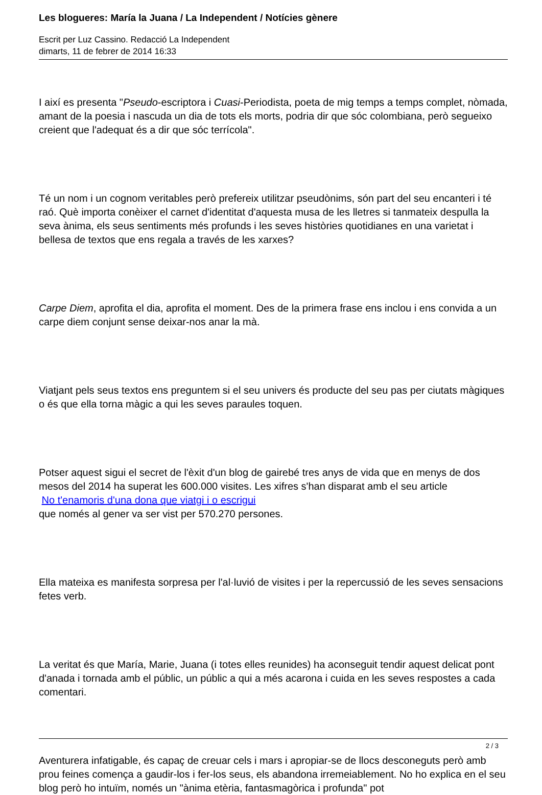Les blogueres: María la Juana / La Independent / Notícies gènere
Escrit per Luz Cassino. Redacció La Independent
dimarts, 11 de febrer de 2014 16:33
I així es presenta "Pseudo-escriptora i Cuasi-Periodista, poeta de mig temps a temps complet, nòmada, amant de la poesia i nascuda un dia de tots els morts, podria dir que sóc colombiana, però segueixo creient que l'adequat és a dir que sóc terrícola".
Té un nom i un cognom veritables però prefereix utilitzar pseudònims, són part del seu encanteri i té raó. Què importa conèixer el carnet d'identitat d'aquesta musa de les lletres si tanmateix despulla la seva ànima, els seus sentiments més profunds i les seves històries quotidianes en una varietat i bellesa de textos que ens regala a través de les xarxes?
Carpe Diem, aprofita el dia, aprofita el moment. Des de la primera frase ens inclou i ens convida a un carpe diem conjunt sense deixar-nos anar la mà.
Viatjant pels seus textos ens preguntem si el seu univers és producte del seu pas per ciutats màgiques o és que ella torna màgic a qui les seves paraules toquen.
Potser aquest sigui el secret de l'èxit d'un blog de gairebé tres anys de vida que en menys de dos mesos del 2014 ha superat les 600.000 visites. Les xifres s'han disparat amb el seu article
No t'enamoris d'una dona que viatgi i o escrigui
que només al gener va ser vist per 570.270 persones.
Ella mateixa es manifesta sorpresa per l'al·luvió de visites i per la repercussió de les seves sensacions fetes verb.
La veritat és que María, Marie, Juana (i totes elles reunides) ha aconseguit tendir aquest delicat pont d'anada i tornada amb el públic, un públic a qui a més acarona i cuida en les seves respostes a cada comentari.
Aventurera infatigable, és capaç de creuar cels i mars i apropiar-se de llocs desconeguts però amb prou feines comença a gaudir-los i fer-los seus, els abandona irremeiablement. No ho explica en el seu blog però ho intuïm, només un "ànima etèria, fantasmagòrica i profunda" pot
2 / 3